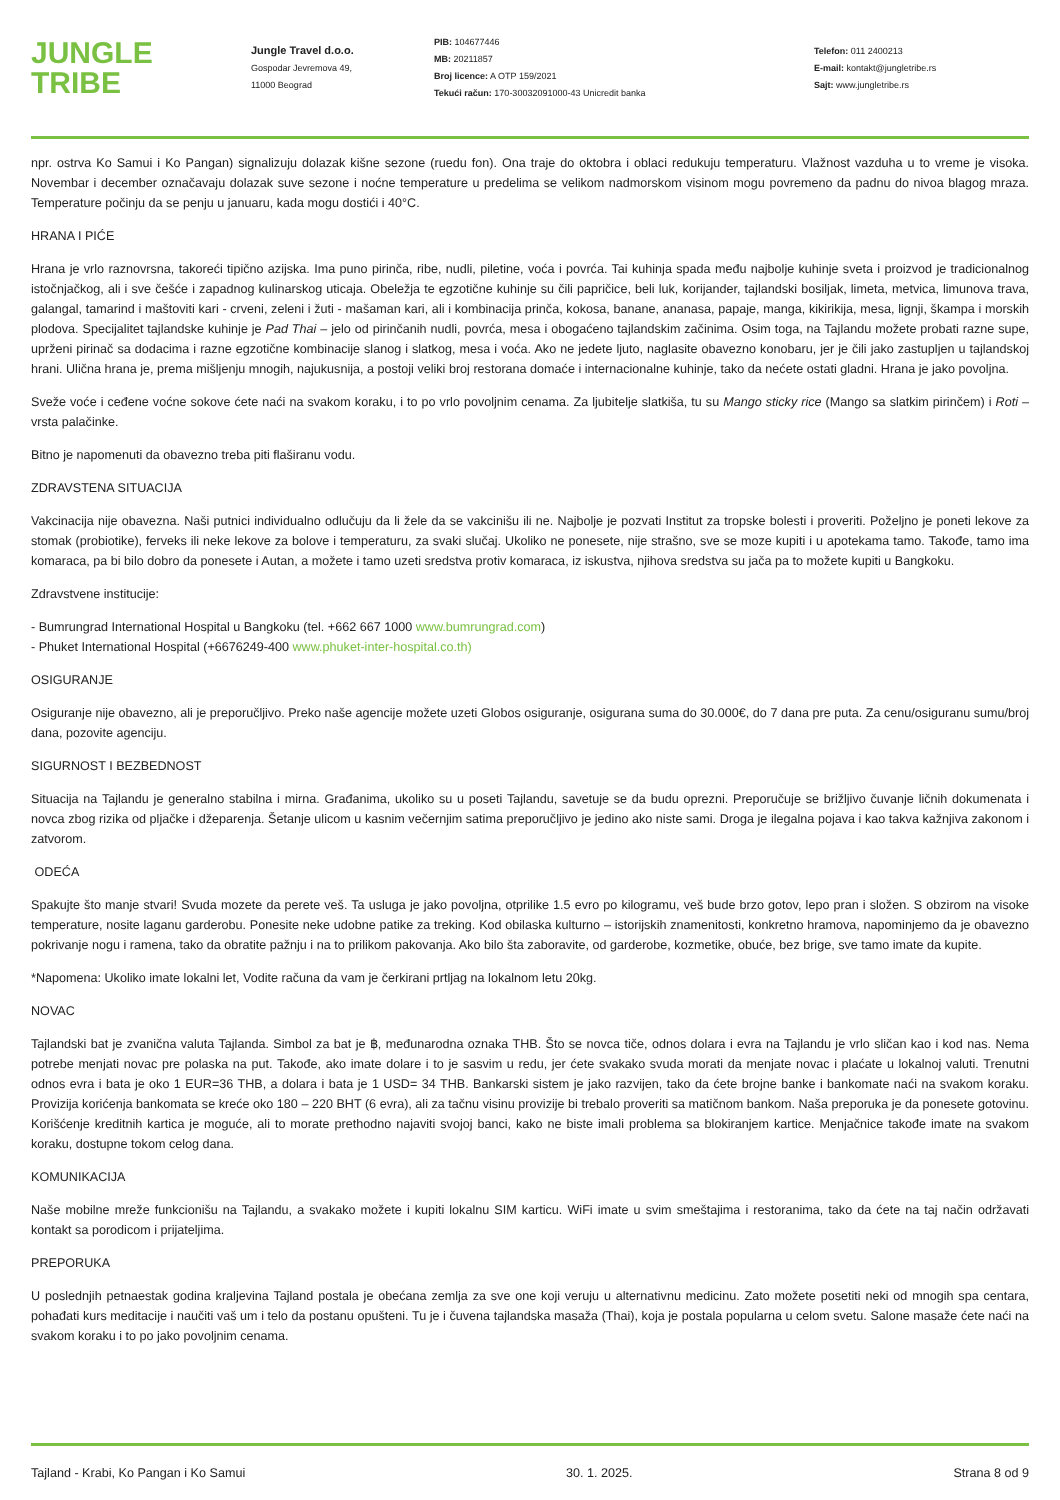JUNGLE
TRIBE
Jungle Travel d.o.o.
Gospodar Jevremova 49,
11000 Beograd
PIB: 104677446
MB: 20211857
Broj licence: A OTP 159/2021
Tekući račun: 170-30032091000-43 Unicredit banka
Telefon: 011 2400213
E-mail: kontakt@jungletribe.rs
Sajt: www.jungletribe.rs
npr. ostrva Ko Samui i Ko Pangan) signalizuju dolazak kišne sezone (ruedu fon). Ona traje do oktobra i oblaci redukuju temperaturu. Vlažnost vazduha u to vreme je visoka. Novembar i december označavaju dolazak suve sezone i noćne temperature u predelima se velikom nadmorskom visinom mogu povremeno da padnu do nivoa blagog mraza. Temperature počinju da se penju u januaru, kada mogu dostići i 40°C.
HRANA I PIĆE
Hrana je vrlo raznovrsna, takoreći tipično azijska. Ima puno pirinča, ribe, nudli, piletine, voća i povrća. Tai kuhinja spada među najbolje kuhinje sveta i proizvod je tradicionalnog istočnjačkog, ali i sve češće i zapadnog kulinarskog uticaja. Obeležja te egzotične kuhinje su čili papričice, beli luk, korijander, tajlandski bosiljak, limeta, metvica, limunova trava, galangal, tamarind i maštoviti kari - crveni, zeleni i žuti - mašaman kari, ali i kombinacija prinča, kokosa, banane, ananasa, papaje, manga, kikirikija, mesa, lignji, škampa i morskih plodova. Specijalitet tajlandske kuhinje je Pad Thai – jelo od pirinčanih nudli, povrća, mesa i obogaćeno tajlandskim začinima. Osim toga, na Tajlandu možete probati razne supe, uprženi pirinač sa dodacima i razne egzotične kombinacije slanog i slatkog, mesa i voća. Ako ne jedete ljuto, naglasite obavezno konobaru, jer je čili jako zastupljen u tajlandskoj hrani. Ulična hrana je, prema mišljenju mnogih, najukusnija, a postoji veliki broj restorana domaće i internacionalne kuhinje, tako da nećete ostati gladni. Hrana je jako povoljna.
Sveže voće i ceđene voćne sokove ćete naći na svakom koraku, i to po vrlo povoljnim cenama. Za ljubitelje slatkiša, tu su Mango sticky rice (Mango sa slatkim pirinčem) i Roti – vrsta palačinke.
Bitno je napomenuti da obavezno treba piti flaširanu vodu.
ZDRAVSTENA SITUACIJA
Vakcinacija nije obavezna. Naši putnici individualno odlučuju da li žele da se vakcinišu ili ne. Najbolje je pozvati Institut za tropske bolesti i proveriti. Poželjno je poneti lekove za stomak (probiotike), ferveks ili neke lekove za bolove i temperaturu, za svaki slučaj. Ukoliko ne ponesete, nije strašno, sve se moze kupiti i u apotekama tamo. Takođe, tamo ima komaraca, pa bi bilo dobro da ponesete i Autan, a možete i tamo uzeti sredstva protiv komaraca, iz iskustva, njihova sredstva su jača pa to možete kupiti u Bangkoku.
Zdravstvene institucije:
- Bumrungrad International Hospital u Bangkoku (tel. +662 667 1000 www.bumrungrad.com)
- Phuket International Hospital (+6676249-400 www.phuket-inter-hospital.co.th)
OSIGURANJE
Osiguranje nije obavezno, ali je preporučljivo. Preko naše agencije možete uzeti Globos osiguranje, osigurana suma do 30.000€, do 7 dana pre puta. Za cenu/osiguranu sumu/broj dana, pozovite agenciju.
SIGURNOST I BEZBEDNOST
Situacija na Tajlandu je generalno stabilna i mirna. Građanima, ukoliko su u poseti Tajlandu, savetuje se da budu oprezni. Preporučuje se brižljivo čuvanje ličnih dokumenata i novca zbog rizika od pljačke i džeparenja. Šetanje ulicom u kasnim večernjim satima preporučljivo je jedino ako niste sami. Droga je ilegalna pojava i kao takva kažnjiva zakonom i zatvorom.
ODEĆA
Spakujte što manje stvari! Svuda mozete da perete veš. Ta usluga je jako povoljna, otprilike 1.5 evro po kilogramu, veš bude brzo gotov, lepo pran i složen. S obzirom na visoke temperature, nosite laganu garderobu. Ponesite neke udobne patike za treking. Kod obilaska kulturno – istorijskih znamenitosti, konkretno hramova, napominjemo da je obavezno pokrivanje nogu i ramena, tako da obratite pažnju i na to prilikom pakovanja. Ako bilo šta zaboravite, od garderobe, kozmetike, obuće, bez brige, sve tamo imate da kupite.
*Napomena: Ukoliko imate lokalni let, Vodite računa da vam je čerkirani prtljag na lokalnom letu 20kg.
NOVAC
Tajlandski bat je zvanična valuta Tajlanda. Simbol za bat je ฿, međunarodna oznaka THB. Što se novca tiče, odnos dolara i evra na Tajlandu je vrlo sličan kao i kod nas. Nema potrebe menjati novac pre polaska na put. Takođe, ako imate dolare i to je sasvim u redu, jer ćete svakako svuda morati da menjate novac i plaćate u lokalnoj valuti. Trenutni odnos evra i bata je oko 1 EUR=36 THB, a dolara i bata je 1 USD= 34 THB. Bankarski sistem je jako razvijen, tako da ćete brojne banke i bankomate naći na svakom koraku. Provizija korićenja bankomata se kreće oko 180 – 220 BHT (6 evra), ali za tačnu visinu provizije bi trebalo proveriti sa matičnom bankom. Naša preporuka je da ponesete gotovinu. Korišćenje kreditnih kartica je moguće, ali to morate prethodno najaviti svojoj banci, kako ne biste imali problema sa blokiranjem kartice. Menjačnice takođe imate na svakom koraku, dostupne tokom celog dana.
KOMUNIKACIJA
Naše mobilne mreže funkcionišu na Tajlandu, a svakako možete i kupiti lokalnu SIM karticu. WiFi imate u svim smeštajima i restoranima, tako da ćete na taj način održavati kontakt sa porodicom i prijateljima.
PREPORUKA
U poslednjih petnaestak godina kraljevina Tajland postala je obećana zemlja za sve one koji veruju u alternativnu medicinu. Zato možete posetiti neki od mnogih spa centara, pohađati kurs meditacije i naučiti vaš um i telo da postanu opušteni. Tu je i čuvena tajlandska masaža (Thai), koja je postala popularna u celom svetu. Salone masaže ćete naći na svakom koraku i to po jako povoljnim cenama.
Tajland - Krabi, Ko Pangan i Ko Samui 30. 1. 2025. Strana 8 od 9